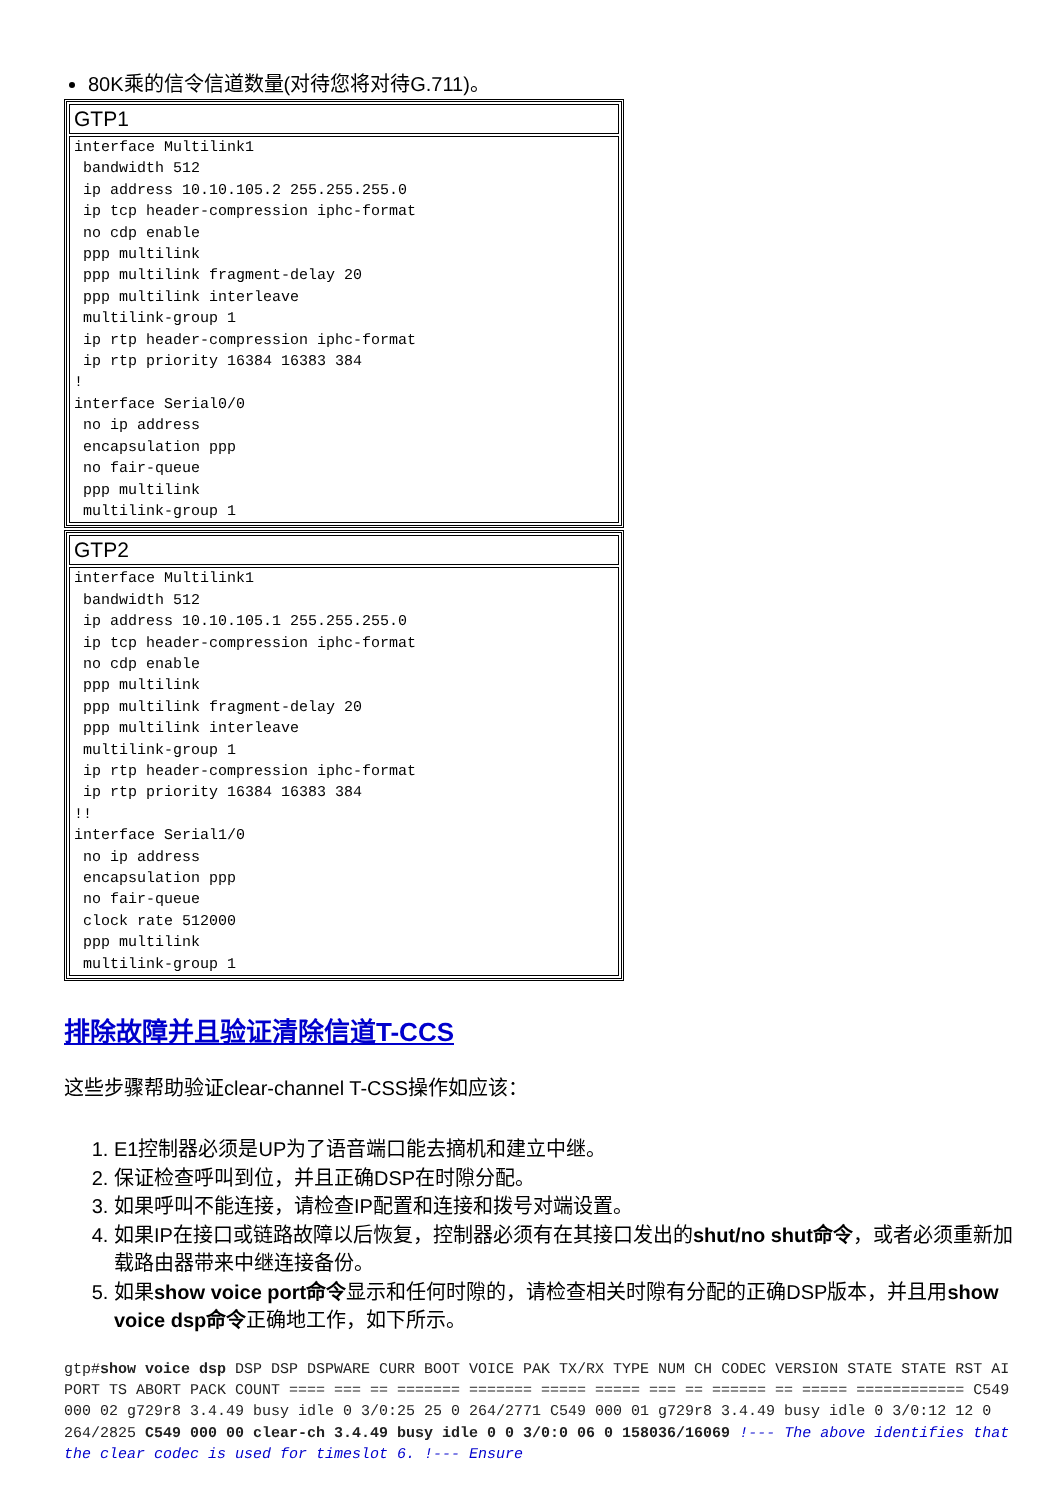80K乘的信令信道数量(对待您将对待G.711)。
| GTP1 |
| --- |
| interface Multilink1 bandwidth 512 ip address 10.10.105.2 255.255.255.0 ip tcp header-compression iphc-format no cdp enable ppp multilink ppp multilink fragment-delay 20 ppp multilink interleave multilink-group 1 ip rtp header-compression iphc-format ip rtp priority 16384 16383 384 ! interface Serial0/0 no ip address encapsulation ppp no fair-queue ppp multilink multilink-group 1 |
| GTP2 |
| --- |
| interface Multilink1 bandwidth 512 ip address 10.10.105.1 255.255.255.0 ip tcp header-compression iphc-format no cdp enable ppp multilink ppp multilink fragment-delay 20 ppp multilink interleave multilink-group 1 ip rtp header-compression iphc-format ip rtp priority 16384 16383 384 !! interface Serial1/0 no ip address encapsulation ppp no fair-queue clock rate 512000 ppp multilink multilink-group 1 |
排除故障并且验证清除信道T-CCS
这些步骤帮助验证clear-channel T-CSS操作如应该：
1. E1控制器必须是UP为了语音端口能去摘机和建立中继。
2. 保证检查呼叫到位，并且正确DSP在时隙分配。
3. 如果呼叫不能连接，请检查IP配置和连接和拨号对端设置。
4. 如果IP在接口或链路故障以后恢复，控制器必须有在其接口发出的shut/no shut命令，或者必须重新加载路由器带来中继连接备份。
5. 如果show voice port命令显示和任何时隙的，请检查相关时隙有分配的正确DSP版本，并且用show voice dsp命令正确地工作，如下所示。
gtp#show voice dsp DSP DSP DSPWARE CURR BOOT VOICE PAK TX/RX TYPE NUM CH CODEC VERSION STATE STATE RST AI PORT TS ABORT PACK COUNT ==== === == ======= ======= ===== ===== === == ====== == ===== ============ C549 000 02 g729r8 3.4.49 busy idle 0 3/0:25 25 0 264/2771 C549 000 01 g729r8 3.4.49 busy idle 0 3/0:12 12 0 264/2825 C549 000 00 clear-ch 3.4.49 busy idle 0 0 3/0:0 06 0 158036/16069 !--- The above identifies that the clear codec is used for timeslot 6. !--- Ensure